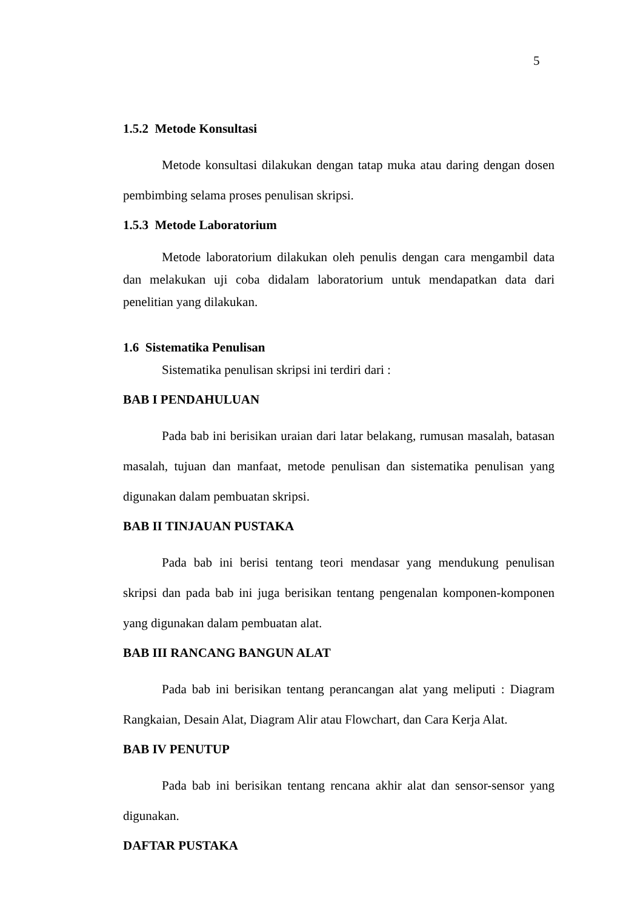5
1.5.2 Metode Konsultasi
Metode konsultasi dilakukan dengan tatap muka atau daring dengan dosen pembimbing selama proses penulisan skripsi.
1.5.3 Metode Laboratorium
Metode laboratorium dilakukan oleh penulis dengan cara mengambil data dan melakukan uji coba didalam laboratorium untuk mendapatkan data dari penelitian yang dilakukan.
1.6 Sistematika Penulisan
Sistematika penulisan skripsi ini terdiri dari :
BAB I PENDAHULUAN
Pada bab ini berisikan uraian dari latar belakang, rumusan masalah, batasan masalah, tujuan dan manfaat, metode penulisan dan sistematika penulisan yang digunakan dalam pembuatan skripsi.
BAB II TINJAUAN PUSTAKA
Pada bab ini berisi tentang teori mendasar yang mendukung penulisan skripsi dan pada bab ini juga berisikan tentang pengenalan komponen-komponen yang digunakan dalam pembuatan alat.
BAB III RANCANG BANGUN ALAT
Pada bab ini berisikan tentang perancangan alat yang meliputi : Diagram Rangkaian, Desain Alat, Diagram Alir atau Flowchart, dan Cara Kerja Alat.
BAB IV PENUTUP
Pada bab ini berisikan tentang rencana akhir alat dan sensor-sensor yang digunakan.
DAFTAR PUSTAKA